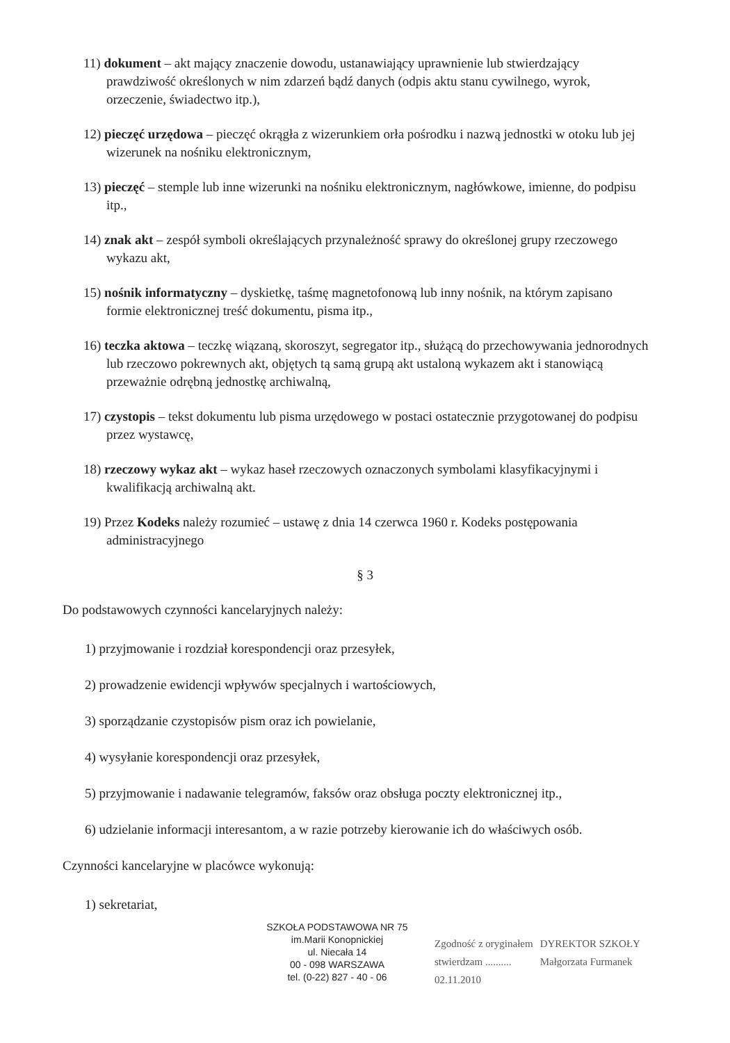11) dokument – akt mający znaczenie dowodu, ustanawiający uprawnienie lub stwierdzający prawdziwość określonych w nim zdarzeń bądź danych (odpis aktu stanu cywilnego, wyrok, orzeczenie, świadectwo itp.),
12) pieczęć urzędowa – pieczęć okrągła z wizerunkiem orła pośrodku i nazwą jednostki w otoku lub jej wizerunek na nośniku elektronicznym,
13) pieczęć – stemple lub inne wizerunki na nośniku elektronicznym, nagłówkowe, imienne, do podpisu itp.,
14) znak akt – zespół symboli określających przynależność sprawy do określonej grupy rzeczowego wykazu akt,
15) nośnik informatyczny – dyskietkę, taśmę magnetofonową lub inny nośnik, na którym zapisano formie elektronicznej treść dokumentu, pisma itp.,
16) teczka aktowa – teczkę wiązaną, skoroszyt, segregator itp., służącą do przechowywania jednorodnych lub rzeczowo pokrewnych akt, objętych tą samą grupą akt ustaloną wykazem akt i stanowiącą przeważnie odrębną jednostkę archiwalną,
17) czystopis – tekst dokumentu lub pisma urzędowego w postaci ostatecznie przygotowanej do podpisu przez wystawcę,
18) rzeczowy wykaz akt – wykaz haseł rzeczowych oznaczonych symbolami klasyfikacyjnymi i kwalifikacją archiwalną akt.
19) Przez Kodeks należy rozumieć – ustawę z dnia 14 czerwca 1960 r. Kodeks postępowania administracyjnego
§ 3
Do podstawowych czynności kancelaryjnych należy:
1) przyjmowanie i rozdział korespondencji oraz przesyłek,
2) prowadzenie ewidencji wpływów specjalnych i wartościowych,
3) sporządzanie czystopisów pism oraz ich powielanie,
4) wysyłanie korespondencji oraz przesyłek,
5) przyjmowanie i nadawanie telegramów, faksów oraz obsługa poczty elektronicznej itp.,
6) udzielanie informacji interesantom, a w razie potrzeby kierowanie ich do właściwych osób.
Czynności kancelaryjne w placówce wykonują:
1) sekretariat,
SZKOŁA PODSTAWOWA NR 75
im.Marii Konopnickiej
ul. Niecała 14
00 - 098 WARSZAWA
tel. (0-22) 827 - 40 - 06
Zgodność z oryginałem
stwierdzam ..........
02.11.2010
DYREKTOR SZKOŁY
Małgorzata Furmanek